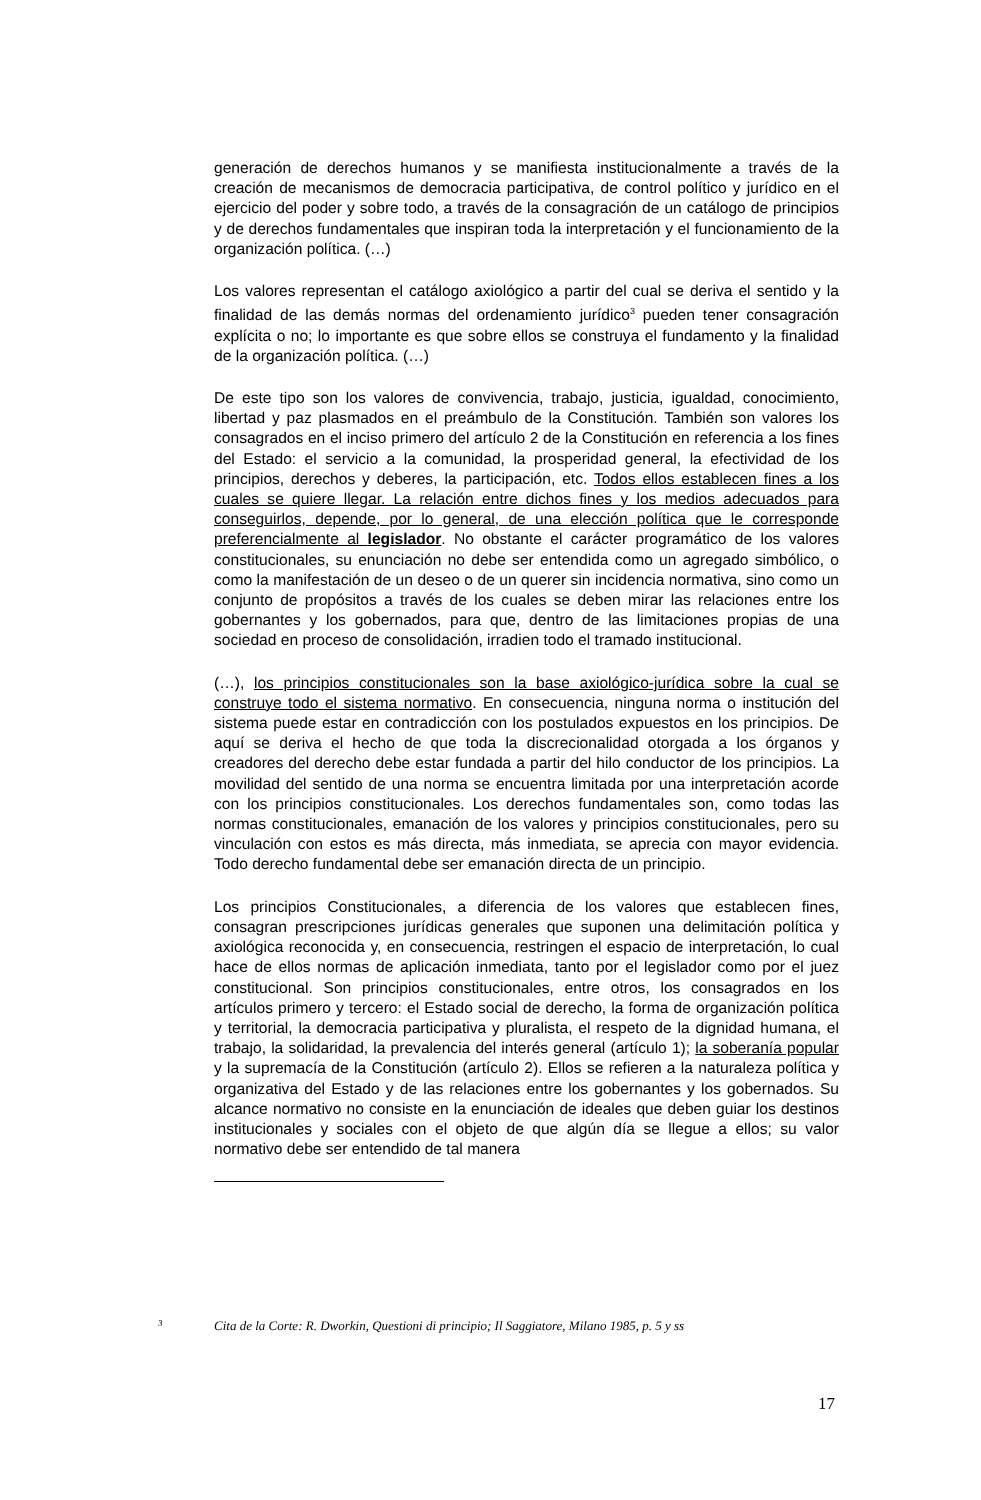generación de derechos humanos y se manifiesta institucionalmente a través de la creación de mecanismos de democracia participativa, de control político y jurídico en el ejercicio del poder y sobre todo, a través de la consagración de un catálogo de principios y de derechos fundamentales que inspiran toda la interpretación y el funcionamiento de la organización política. (…)
Los valores representan el catálogo axiológico a partir del cual se deriva el sentido y la finalidad de las demás normas del ordenamiento jurídico<sup>3</sup> pueden tener consagración explícita o no; lo importante es que sobre ellos se construya el fundamento y la finalidad de la organización política. (…)
De este tipo son los valores de convivencia, trabajo, justicia, igualdad, conocimiento, libertad y paz plasmados en el preámbulo de la Constitución. También son valores los consagrados en el inciso primero del artículo 2 de la Constitución en referencia a los fines del Estado: el servicio a la comunidad, la prosperidad general, la efectividad de los principios, derechos y deberes, la participación, etc. Todos ellos establecen fines a los cuales se quiere llegar. La relación entre dichos fines y los medios adecuados para conseguirlos, depende, por lo general, de una elección política que le corresponde preferencialmente al legislador. No obstante el carácter programático de los valores constitucionales, su enunciación no debe ser entendida como un agregado simbólico, o como la manifestación de un deseo o de un querer sin incidencia normativa, sino como un conjunto de propósitos a través de los cuales se deben mirar las relaciones entre los gobernantes y los gobernados, para que, dentro de las limitaciones propias de una sociedad en proceso de consolidación, irradien todo el tramado institucional.
(…), los principios constitucionales son la base axiológico-jurídica sobre la cual se construye todo el sistema normativo. En consecuencia, ninguna norma o institución del sistema puede estar en contradicción con los postulados expuestos en los principios. De aquí se deriva el hecho de que toda la discrecionalidad otorgada a los órganos y creadores del derecho debe estar fundada a partir del hilo conductor de los principios. La movilidad del sentido de una norma se encuentra limitada por una interpretación acorde con los principios constitucionales. Los derechos fundamentales son, como todas las normas constitucionales, emanación de los valores y principios constitucionales, pero su vinculación con estos es más directa, más inmediata, se aprecia con mayor evidencia. Todo derecho fundamental debe ser emanación directa de un principio.
Los principios Constitucionales, a diferencia de los valores que establecen fines, consagran prescripciones jurídicas generales que suponen una delimitación política y axiológica reconocida y, en consecuencia, restringen el espacio de interpretación, lo cual hace de ellos normas de aplicación inmediata, tanto por el legislador como por el juez constitucional. Son principios constitucionales, entre otros, los consagrados en los artículos primero y tercero: el Estado social de derecho, la forma de organización política y territorial, la democracia participativa y pluralista, el respeto de la dignidad humana, el trabajo, la solidaridad, la prevalencia del interés general (artículo 1); la soberanía popular y la supremacía de la Constitución (artículo 2). Ellos se refieren a la naturaleza política y organizativa del Estado y de las relaciones entre los gobernantes y los gobernados. Su alcance normativo no consiste en la enunciación de ideales que deben guiar los destinos institucionales y sociales con el objeto de que algún día se llegue a ellos; su valor normativo debe ser entendido de tal manera
3 Cita de la Corte: R. Dworkin, Questioni di principio; Il Saggiatore, Milano 1985, p. 5 y ss
17